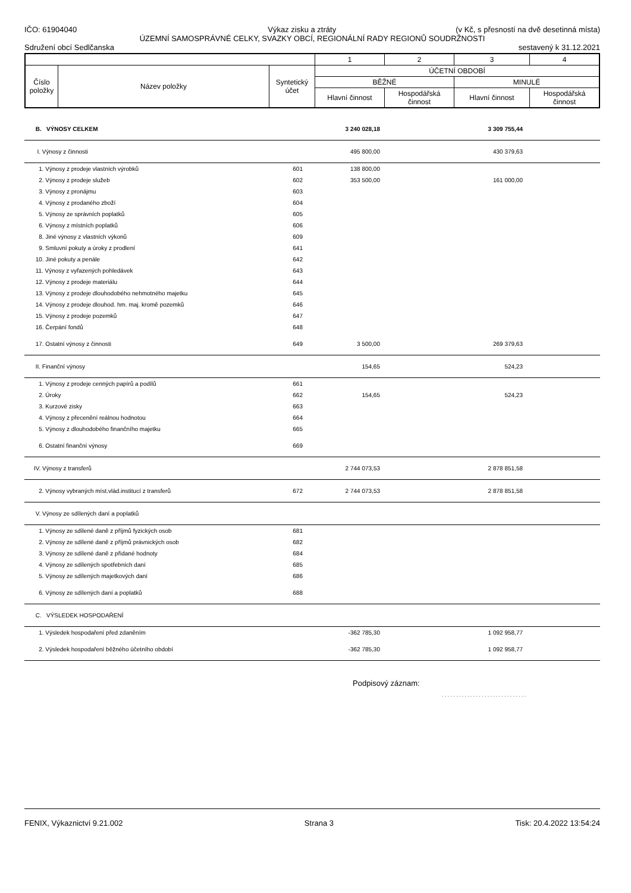IČO: 61904040 Výkaz zisku a ztráty (v Kč, s přesností na dvě desetinná místa)
ÚZEMNÍ SAMOSPRÁVNÉ CELKY, SVAZKY OBCÍ, REGIONÁLNÍ RADY REGIONŮ SOUDRŽNOSTI
Sdružení obcí Sedlčanska sestavený k 31.12.2021
| | | | 1 | 2 | 3 | 4 |
| Číslo položky | Název položky | Syntetický účet | ÚČETNÍ OBDOBÍ | | | |
| | | | BĚŽNÉ | | MINULÉ | |
| | | | Hlavní činnost | Hospodářská činnost | Hlavní činnost | Hospodářská činnost |
| B. VÝNOSY CELKEM | | 3 240 028,18 | | 3 309 755,44 | |
| I. Výnosy z činnosti | | 495 800,00 | | 430 379,63 | |
| 1. Výnosy z prodeje vlastních výrobků | 601 | 138 800,00 | | | |
| 2. Výnosy z prodeje služeb | 602 | 353 500,00 | | 161 000,00 | |
| 3. Výnosy z pronájmu | 603 | | | | |
| 4. Výnosy z prodaného zboží | 604 | | | | |
| 5. Výnosy ze správních poplatků | 605 | | | | |
| 6. Výnosy z místních poplatků | 606 | | | | |
| 8. Jiné výnosy z vlastních výkonů | 609 | | | | |
| 9. Smluvní pokuty a úroky z prodlení | 641 | | | | |
| 10. Jiné pokuty a penále | 642 | | | | |
| 11. Výnosy z vyřazených pohledávek | 643 | | | | |
| 12. Výnosy z prodeje materiálu | 644 | | | | |
| 13. Výnosy z prodeje dlouhodobého nehmotného majetku | 645 | | | | |
| 14. Výnosy z prodeje dlouhod. hm. maj. kromě pozemků | 646 | | | | |
| 15. Výnosy z prodeje pozemků | 647 | | | | |
| 16. Čerpání fondů | 648 | | | | |
| 17. Ostatní výnosy z činnosti | 649 | 3 500,00 | | 269 379,63 | |
| II. Finanční výnosy | | 154,65 | | 524,23 | |
| 1. Výnosy z prodeje cenných papírů a podílů | 661 | | | | |
| 2. Úroky | 662 | 154,65 | | 524,23 | |
| 3. Kurzové zisky | 663 | | | | |
| 4. Výnosy z přecenění reálnou hodnotou | 664 | | | | |
| 5. Výnosy z dlouhodobého finančního majetku | 665 | | | | |
| 6. Ostatní finanční výnosy | 669 | | | | |
| IV. Výnosy z transferů | | 2 744 073,53 | | 2 878 851,58 | |
| 2. Výnosy vybraných míst.vlád.institucí z transferů | 672 | 2 744 073,53 | | 2 878 851,58 | |
| V. Výnosy ze sdílených daní a poplatků | | | | | |
| 1. Výnosy ze sdílené daně z příjmů fyzických osob | 681 | | | | |
| 2. Výnosy ze sdílené daně z příjmů právnických osob | 682 | | | | |
| 3. Výnosy ze sdílené daně z přidané hodnoty | 684 | | | | |
| 4. Výnosy ze sdílených spotřebních daní | 685 | | | | |
| 5. Výnosy ze sdílených majetkových daní | 686 | | | | |
| 6. Výnosy ze sdílených daní a poplatků | 688 | | | | |
| C. VÝSLEDEK HOSPODAŘENÍ | | | | | |
| 1. Výsledek hospodaření před zdaněním | | -362 785,30 | | 1 092 958,77 | |
| 2. Výsledek hospodaření běžného účetního období | | -362 785,30 | | 1 092 958,77 | |
Podpisový záznam:
..............................
FENIX, Výkaznictví 9.21.002 Strana 3 Tisk: 20.4.2022 13:54:24